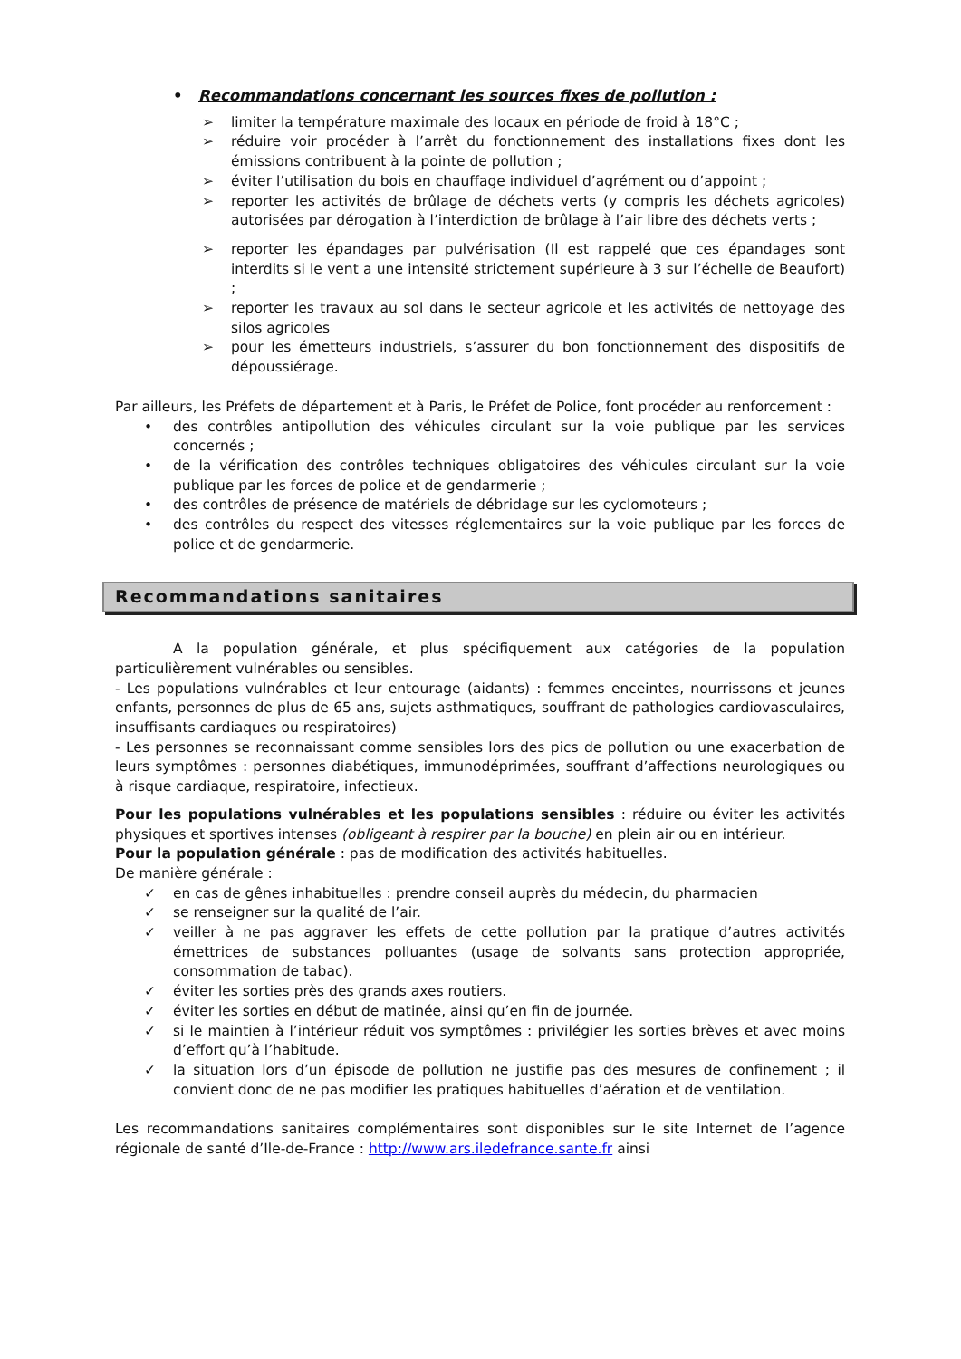• Recommandations concernant les sources fixes de pollution :
➢ limiter la température maximale des locaux en période de froid à 18°C ;
➢ réduire voir procéder à l’arrêt du fonctionnement des installations fixes dont les émissions contribuent à la pointe de pollution ;
➢ éviter l’utilisation du bois en chauffage individuel d’agrément ou d’appoint ;
➢ reporter les activités de brûlage de déchets verts (y compris les déchets agricoles) autorisées par dérogation à l’interdiction de brûlage à l’air libre des déchets verts ;
➢ reporter les épandages par pulvérisation (Il est rappelé que ces épandages sont interdits si le vent a une intensité strictement supérieure à 3 sur l’échelle de Beaufort) ;
➢ reporter les travaux au sol dans le secteur agricole et les activités de nettoyage des silos agricoles
➢ pour les émetteurs industriels, s’assurer du bon fonctionnement des dispositifs de dépoussiérage.
Par ailleurs, les Préfets de département et à Paris, le Préfet de Police, font procéder au renforcement :
• des contrôles antipollution des véhicules circulant sur la voie publique par les services concernés ;
• de la vérification des contrôles techniques obligatoires des véhicules circulant sur la voie publique par les forces de police et de gendarmerie ;
• des contrôles de présence de matériels de débridage sur les cyclomoteurs ;
• des contrôles du respect des vitesses réglementaires sur la voie publique par les forces de police et de gendarmerie.
Recommandations sanitaires
A la population générale, et plus spécifiquement aux catégories de la population particulièrement vulnérables ou sensibles.
- Les populations vulnérables et leur entourage (aidants) : femmes enceintes, nourrissons et jeunes enfants, personnes de plus de 65 ans, sujets asthmatiques, souffrant de pathologies cardiovasculaires, insuffisants cardiaques ou respiratoires)
- Les personnes se reconnaissant comme sensibles lors des pics de pollution ou une exacerbation de leurs symptômes : personnes diabétiques, immunodéprimées, souffrant d’affections neurologiques ou à risque cardiaque, respiratoire, infectieux.
Pour les populations vulnérables et les populations sensibles : réduire ou éviter les activités physiques et sportives intenses (obligeant à respirer par la bouche) en plein air ou en intérieur.
Pour la population générale : pas de modification des activités habituelles.
De manière générale :
✓ en cas de gênes inhabituelles : prendre conseil auprès du médecin, du pharmacien
✓ se renseigner sur la qualité de l’air.
✓ veiller à ne pas aggraver les effets de cette pollution par la pratique d’autres activités émettrices de substances polluantes (usage de solvants sans protection appropriée, consommation de tabac).
✓ éviter les sorties près des grands axes routiers.
✓ éviter les sorties en début de matinée, ainsi qu’en fin de journée.
✓ si le maintien à l’intérieur réduit vos symptômes : privilégier les sorties brèves et avec moins d’effort qu’à l’habitude.
✓ la situation lors d’un épisode de pollution ne justifie pas des mesures de confinement ; il convient donc de ne pas modifier les pratiques habituelles d’aération et de ventilation.
Les recommandations sanitaires complémentaires sont disponibles sur le site Internet de l’agence régionale de santé d’Ile-de-France : http://www.ars.iledefrance.sante.fr ainsi